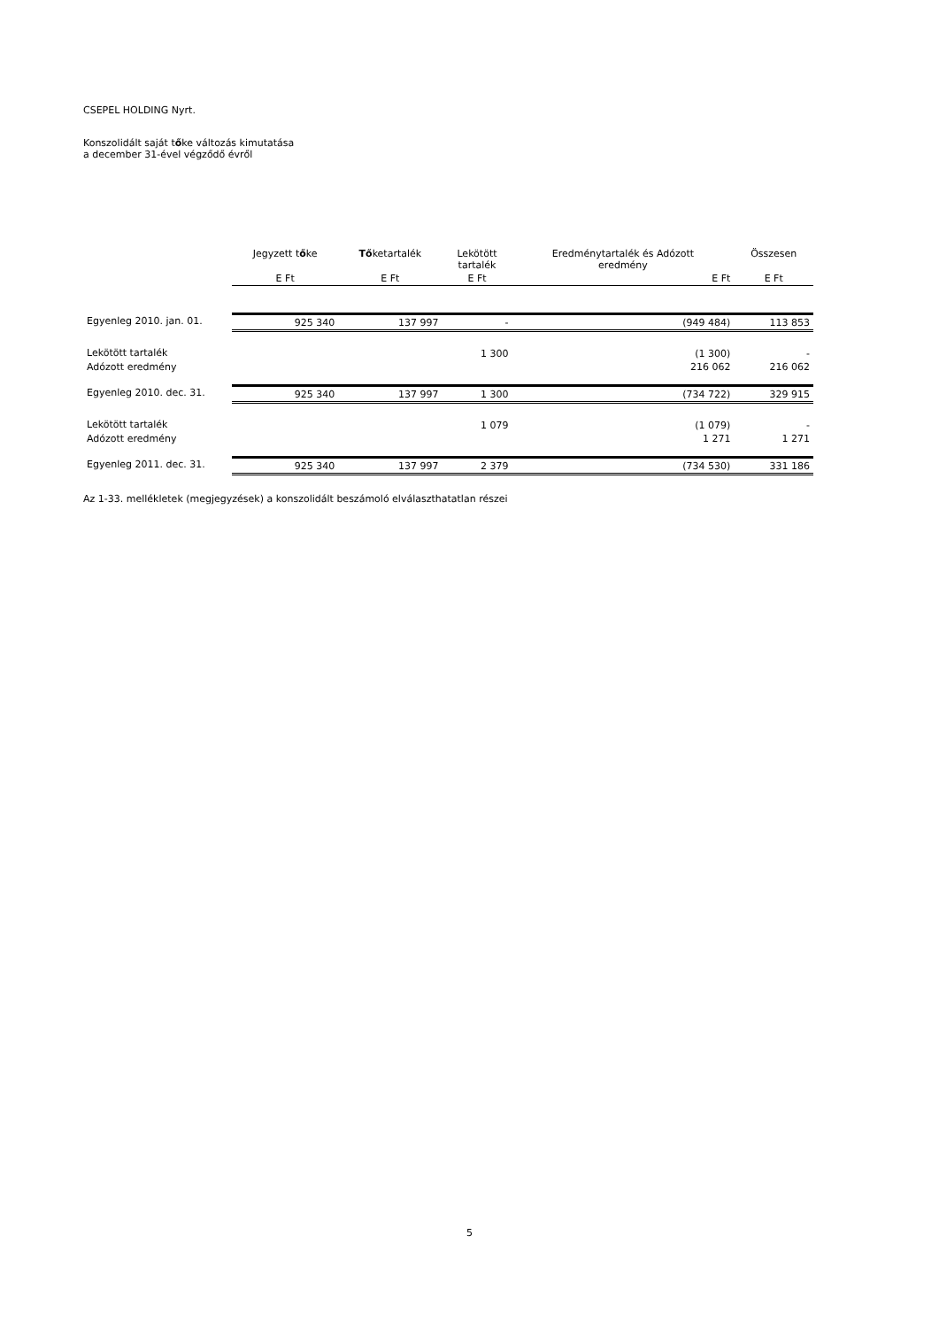CSEPEL HOLDING Nyrt.
Konszolidált saját tőke változás kimutatása
a december 31-ével végződő évről
| | Jegyzett t ő ke | Tő ketartalék | Lekötött tartalék | Eredménytartalék és Adózott eredmény | Összesen |
| --- | --- | --- | --- | --- | --- |
| | E Ft | E Ft | E Ft | E Ft | E Ft |
| Egyenleg 2010. jan. 01. | 925 340 | 137 997 | - | (949 484) | 113 853 |
| Lekötött tartalék | | | 1 300 | (1 300) | - |
| Adózott eredmény | | | | 216 062 | 216 062 |
| Egyenleg 2010. dec. 31. | 925 340 | 137 997 | 1 300 | (734 722) | 329 915 |
| Lekötött tartalék | | | 1 079 | (1 079) | - |
| Adózott eredmény | | | | 1 271 | 1 271 |
| Egyenleg 2011. dec. 31. | 925 340 | 137 997 | 2 379 | (734 530) | 331 186 |
Az 1-33. mellékletek (megjegyzések) a konszolidált beszámoló elválaszthatatlan részei
5